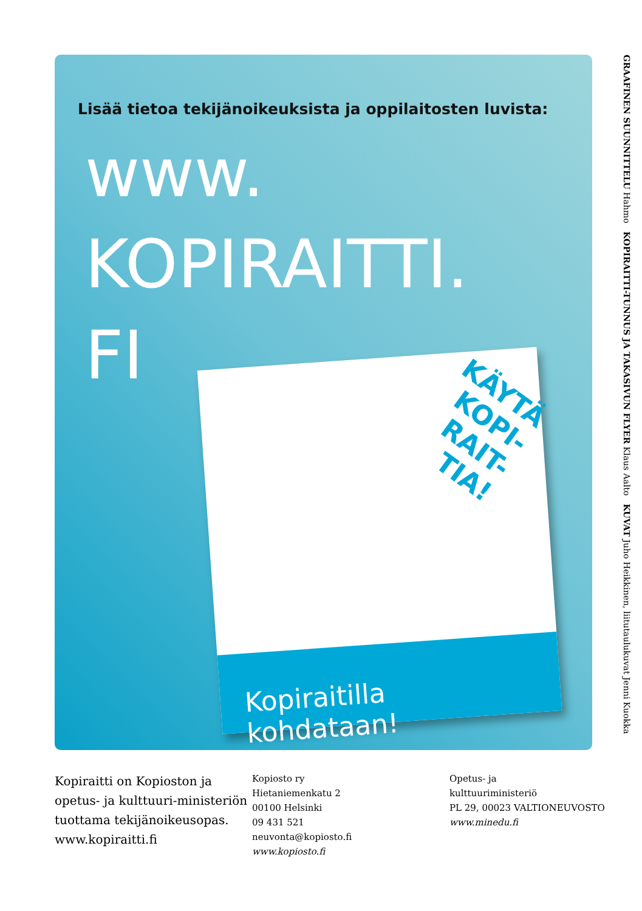Lisää tietoa tekijänoikeuksista ja oppilaitosten luvista:
www.
KOPIRAITTI.
FI
KÄYTÄ
KOPI-
RAIT-
TIA!
Kopiraitilla kohdataan!
GRAAFINEN SUUNNITTELU Hahmo KOPIRAITTI-TUNNUS JA TAKASIVUN FLYER Klaus Aalto KUVAT Juho Heikkinen, liitutaulukuvat Jenni Kuokka
Kopiraitti on Kopioston ja opetus- ja kulttuuri-ministeriön tuottama tekijänoikeusopas. www.kopiraitti.fi
Kopiosto ry
Hietaniemenkatu 2
00100 Helsinki
09 431 521
neuvonta@kopiosto.fi
www.kopiosto.fi
Opetus- ja
kulttuuriministeriö
PL 29, 00023 VALTIONEUVOSTO
www.minedu.fi